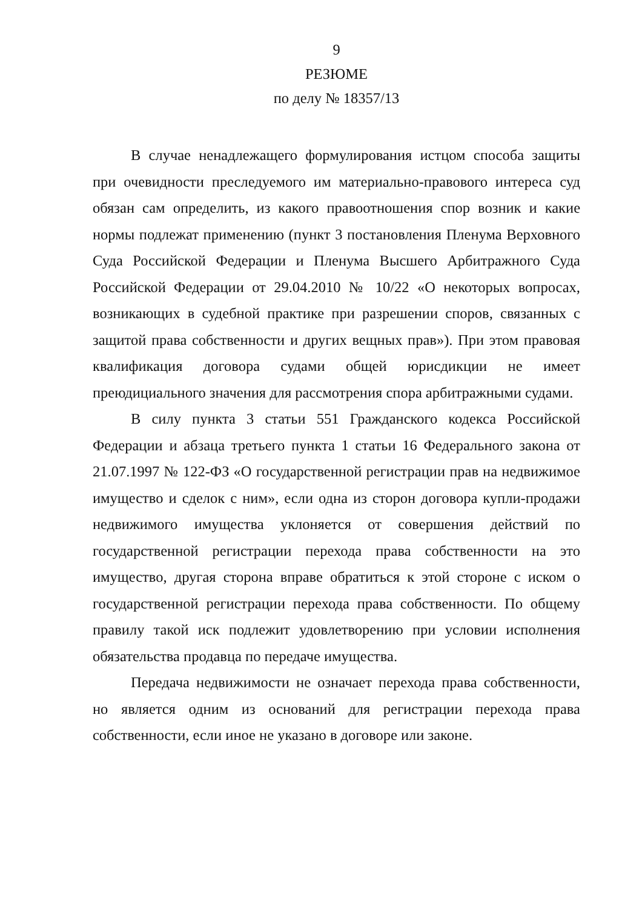9
РЕЗЮМЕ
по делу № 18357/13
В случае ненадлежащего формулирования истцом способа защиты при очевидности преследуемого им материально-правового интереса суд обязан сам определить, из какого правоотношения спор возник и какие нормы подлежат применению (пункт 3 постановления Пленума Верховного Суда Российской Федерации и Пленума Высшего Арбитражного Суда Российской Федерации от 29.04.2010 № 10/22 «О некоторых вопросах, возникающих в судебной практике при разрешении споров, связанных с защитой права собственности и других вещных прав»). При этом правовая квалификация договора судами общей юрисдикции не имеет преюдициального значения для рассмотрения спора арбитражными судами.
В силу пункта 3 статьи 551 Гражданского кодекса Российской Федерации и абзаца третьего пункта 1 статьи 16 Федерального закона от 21.07.1997 № 122-ФЗ «О государственной регистрации прав на недвижимое имущество и сделок с ним», если одна из сторон договора купли-продажи недвижимого имущества уклоняется от совершения действий по государственной регистрации перехода права собственности на это имущество, другая сторона вправе обратиться к этой стороне с иском о государственной регистрации перехода права собственности. По общему правилу такой иск подлежит удовлетворению при условии исполнения обязательства продавца по передаче имущества.
Передача недвижимости не означает перехода права собственности, но является одним из оснований для регистрации перехода права собственности, если иное не указано в договоре или законе.